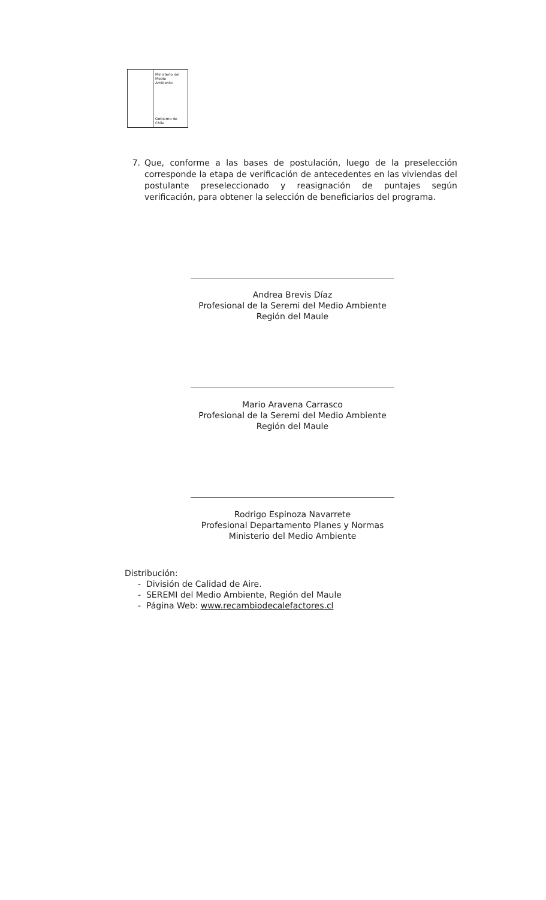Ministerio del
Medio
Ambiente
Gobierno de Chile
7. Que, conforme a las bases de postulación, luego de la preselección corresponde la etapa de verificación de antecedentes en las viviendas del postulante preseleccionado y reasignación de puntajes según verificación, para obtener la selección de beneficiarios del programa.
Andrea Brevis Díaz
Profesional de la Seremi del Medio Ambiente
Región del Maule
Mario Aravena Carrasco
Profesional de la Seremi del Medio Ambiente
Región del Maule
Rodrigo Espinoza Navarrete
Profesional Departamento Planes y Normas
Ministerio del Medio Ambiente
Distribución:
- División de Calidad de Aire.
- SEREMI del Medio Ambiente, Región del Maule
- Página Web: www.recambiodecalefactores.cl